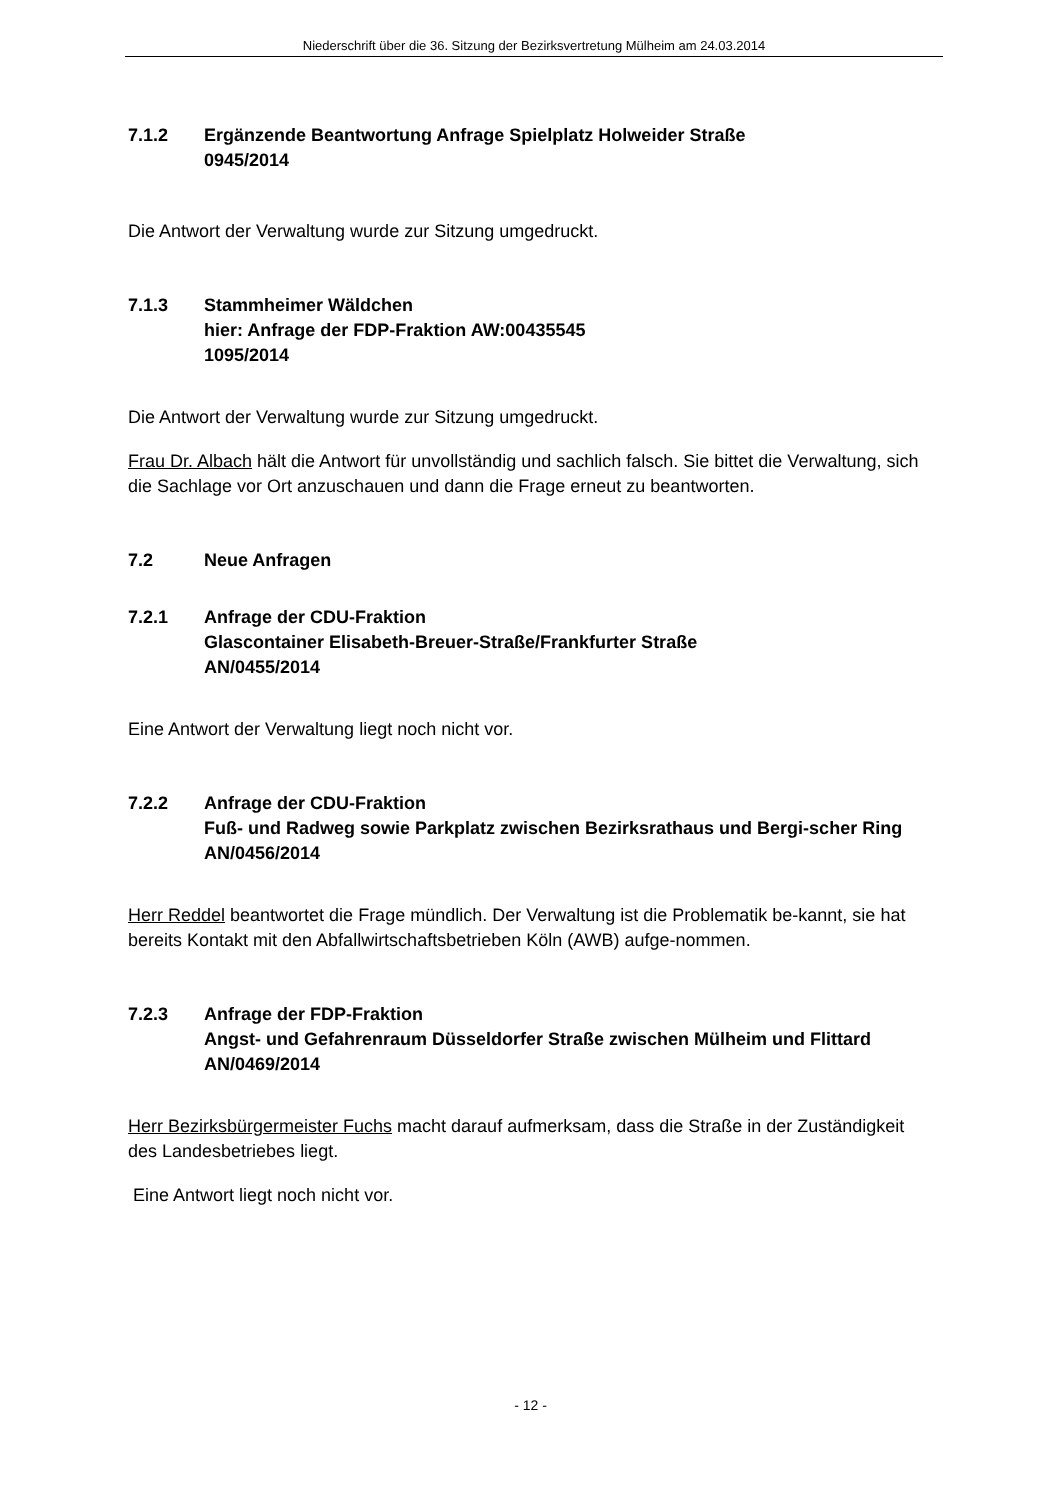Niederschrift über die 36. Sitzung der Bezirksvertretung Mülheim am 24.03.2014
7.1.2 Ergänzende Beantwortung Anfrage Spielplatz Holweider Straße
0945/2014
Die Antwort der Verwaltung wurde zur Sitzung umgedruckt.
7.1.3 Stammheimer Wäldchen
hier: Anfrage der FDP-Fraktion AW:00435545
1095/2014
Die Antwort der Verwaltung wurde zur Sitzung umgedruckt.
Frau Dr. Albach hält die Antwort für unvollständig und sachlich falsch. Sie bittet die Verwaltung, sich die Sachlage vor Ort anzuschauen und dann die Frage erneut zu beantworten.
7.2 Neue Anfragen
7.2.1 Anfrage der CDU-Fraktion
Glascontainer Elisabeth-Breuer-Straße/Frankfurter Straße
AN/0455/2014
Eine Antwort der Verwaltung liegt noch nicht vor.
7.2.2 Anfrage der CDU-Fraktion
Fuß- und Radweg sowie Parkplatz zwischen Bezirksrathaus und Bergi-scher Ring
AN/0456/2014
Herr Reddel beantwortet die Frage mündlich. Der Verwaltung ist die Problematik be-kannt, sie hat bereits Kontakt mit den Abfallwirtschaftsbetrieben Köln (AWB) aufge-nommen.
7.2.3 Anfrage der FDP-Fraktion
Angst- und Gefahrenraum Düsseldorfer Straße zwischen Mülheim und Flittard
AN/0469/2014
Herr Bezirksbürgermeister Fuchs macht darauf aufmerksam, dass die Straße in der Zuständigkeit des Landesbetriebes liegt.
Eine Antwort liegt noch nicht vor.
- 12 -